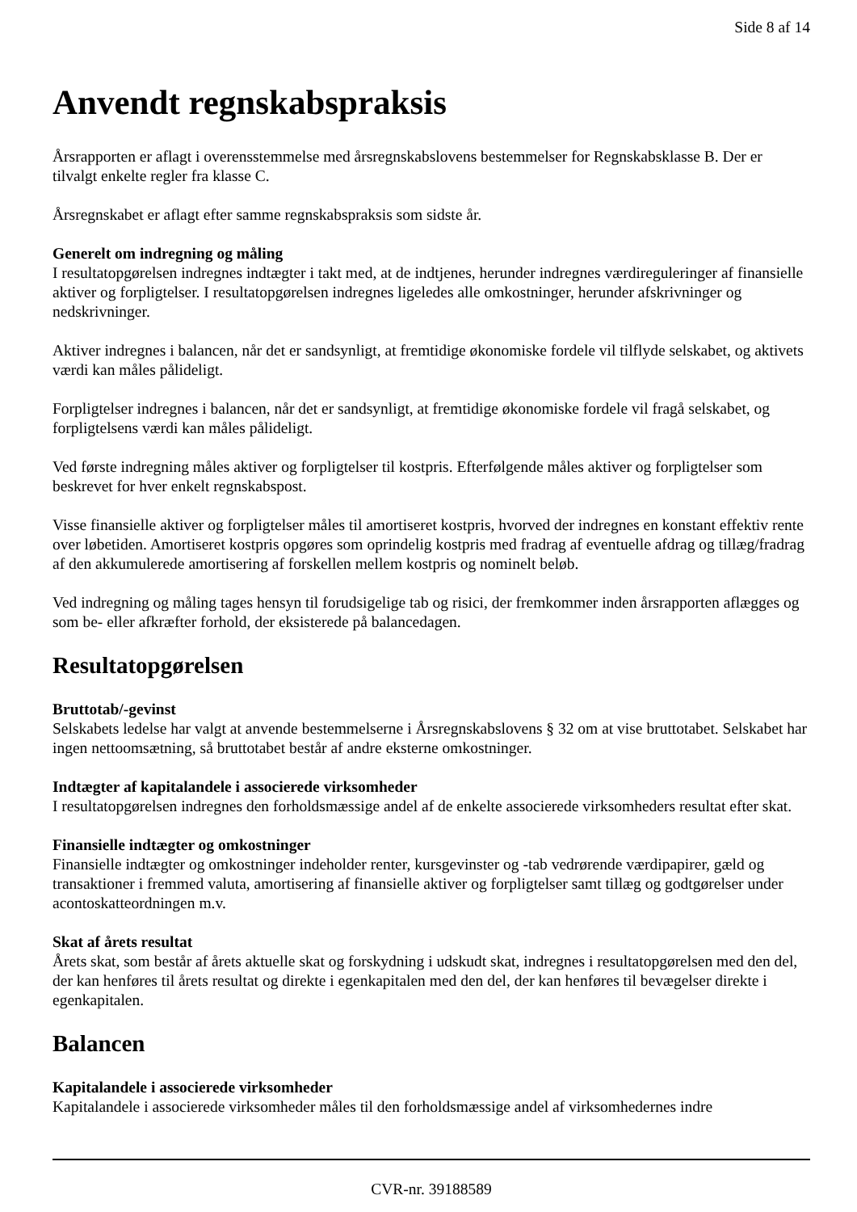Side 8 af 14
Anvendt regnskabspraksis
Årsrapporten er aflagt i overensstemmelse med årsregnskabslovens bestemmelser for Regnskabsklasse B. Der er tilvalgt enkelte regler fra klasse C.
Årsregnskabet er aflagt efter samme regnskabspraksis som sidste år.
Generelt om indregning og måling
I resultatopgørelsen indregnes indtægter i takt med, at de indtjenes, herunder indregnes værdireguleringer af finansielle aktiver og forpligtelser. I resultatopgørelsen indregnes ligeledes alle omkostninger, herunder afskrivninger og nedskrivninger.
Aktiver indregnes i balancen, når det er sandsynligt, at fremtidige økonomiske fordele vil tilflyde selskabet, og aktivets værdi kan måles pålideligt.
Forpligtelser indregnes i balancen, når det er sandsynligt, at fremtidige økonomiske fordele vil fragå selskabet, og forpligtelsens værdi kan måles pålideligt.
Ved første indregning måles aktiver og forpligtelser til kostpris. Efterfølgende måles aktiver og forpligtelser som beskrevet for hver enkelt regnskabspost.
Visse finansielle aktiver og forpligtelser måles til amortiseret kostpris, hvorved der indregnes en konstant effektiv rente over løbetiden. Amortiseret kostpris opgøres som oprindelig kostpris med fradrag af eventuelle afdrag og tillæg/fradrag af den akkumulerede amortisering af forskellen mellem kostpris og nominelt beløb.
Ved indregning og måling tages hensyn til forudsigelige tab og risici, der fremkommer inden årsrapporten aflægges og som be- eller afkræfter forhold, der eksisterede på balancedagen.
Resultatopgørelsen
Bruttotab/-gevinst
Selskabets ledelse har valgt at anvende bestemmelserne i Årsregnskabslovens § 32 om at vise bruttotabet. Selskabet har ingen nettoomsætning, så bruttotabet består af andre eksterne omkostninger.
Indtægter af kapitalandele i associerede virksomheder
I resultatopgørelsen indregnes den forholdsmæssige andel af de enkelte associerede virksomheders resultat efter skat.
Finansielle indtægter og omkostninger
Finansielle indtægter og omkostninger indeholder renter, kursgevinster og -tab vedrørende værdipapirer, gæld og transaktioner i fremmed valuta, amortisering af finansielle aktiver og forpligtelser samt tillæg og godtgørelser under acontoskatteordningen m.v.
Skat af årets resultat
Årets skat, som består af årets aktuelle skat og forskydning i udskudt skat, indregnes i resultatopgørelsen med den del, der kan henføres til årets resultat og direkte i egenkapitalen med den del, der kan henføres til bevægelser direkte i egenkapitalen.
Balancen
Kapitalandele i associerede virksomheder
Kapitalandele i associerede virksomheder måles til den forholdsmæssige andel af virksomhedernes indre
CVR-nr. 39188589